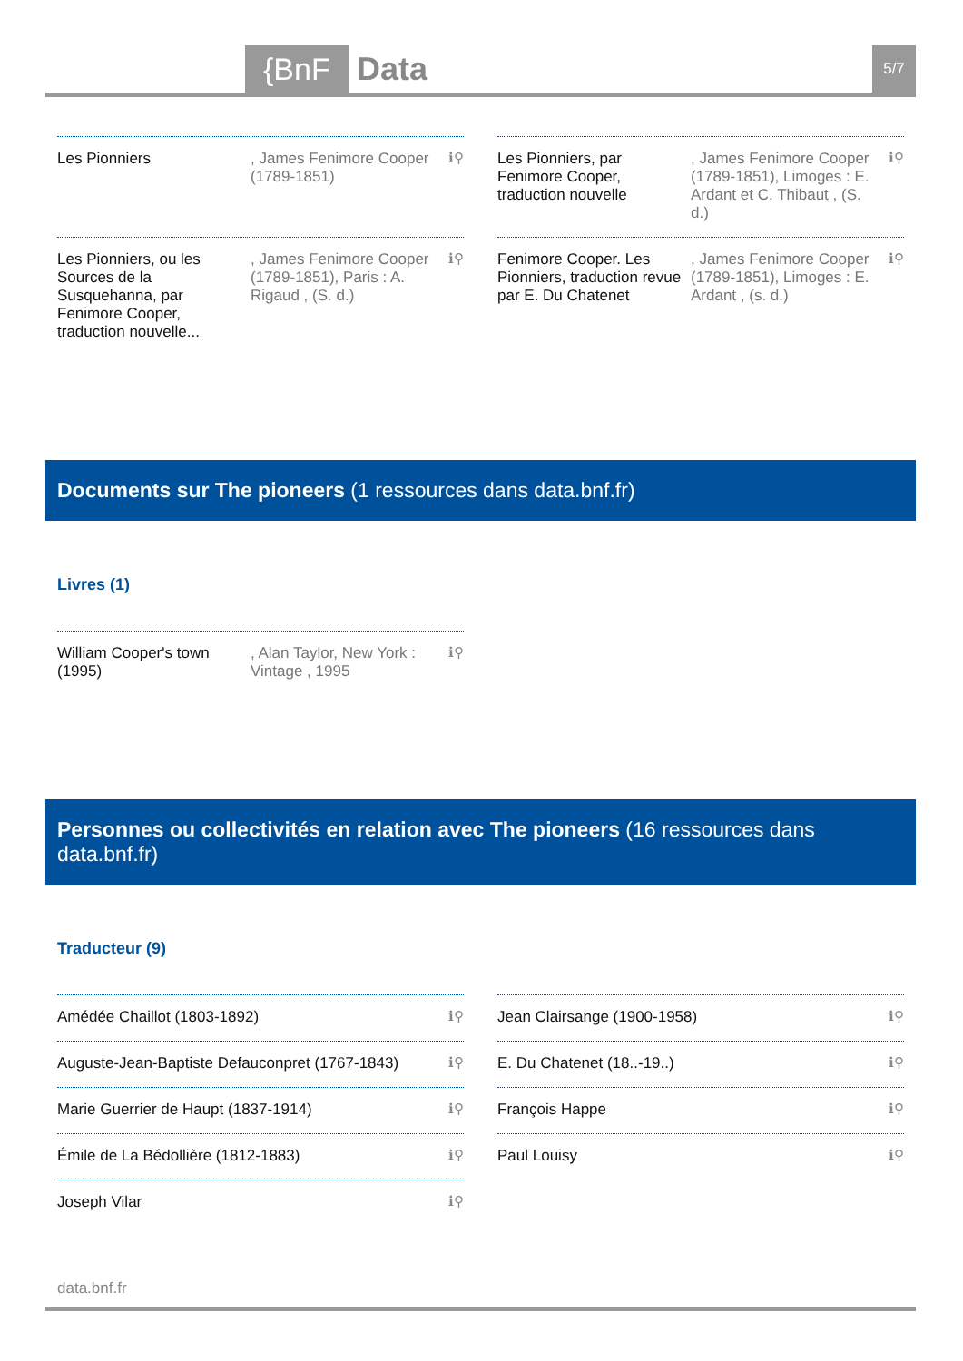{BnF Data 5/7
Les Pionniers , James Fenimore Cooper (1789-1851)
ℹ⚲
Les Pionniers, par Fenimore Cooper, traduction nouvelle
, James Fenimore Cooper (1789-1851), Limoges : E. Ardant et C. Thibaut , (S. d.)
ℹ⚲
Les Pionniers, ou les Sources de la Susquehanna, par Fenimore Cooper, traduction nouvelle...
, James Fenimore Cooper (1789-1851), Paris : A. Rigaud , (S. d.)
ℹ⚲
Fenimore Cooper. Les Pionniers, traduction revue par E. Du Chatenet
, James Fenimore Cooper (1789-1851), Limoges : E. Ardant , (s. d.)
ℹ⚲
Documents sur The pioneers (1 ressources dans data.bnf.fr)
Livres (1)
William Cooper's town (1995)
, Alan Taylor, New York : Vintage , 1995
ℹ⚲
Personnes ou collectivités en relation avec The pioneers (16 ressources dans data.bnf.fr)
Traducteur (9)
Amédée Chaillot (1803-1892) ℹ⚲
Jean Clairsange (1900-1958) ℹ⚲
Auguste-Jean-Baptiste Defauconpret (1767-1843)
ℹ⚲
E. Du Chatenet (18..-19..) ℹ⚲
Marie Guerrier de Haupt (1837-1914)
ℹ⚲
François Happe ℹ⚲
Émile de La Bédollière (1812-1883)
ℹ⚲
Paul Louisy ℹ⚲
Joseph Vilar ℹ⚲
data.bnf.fr